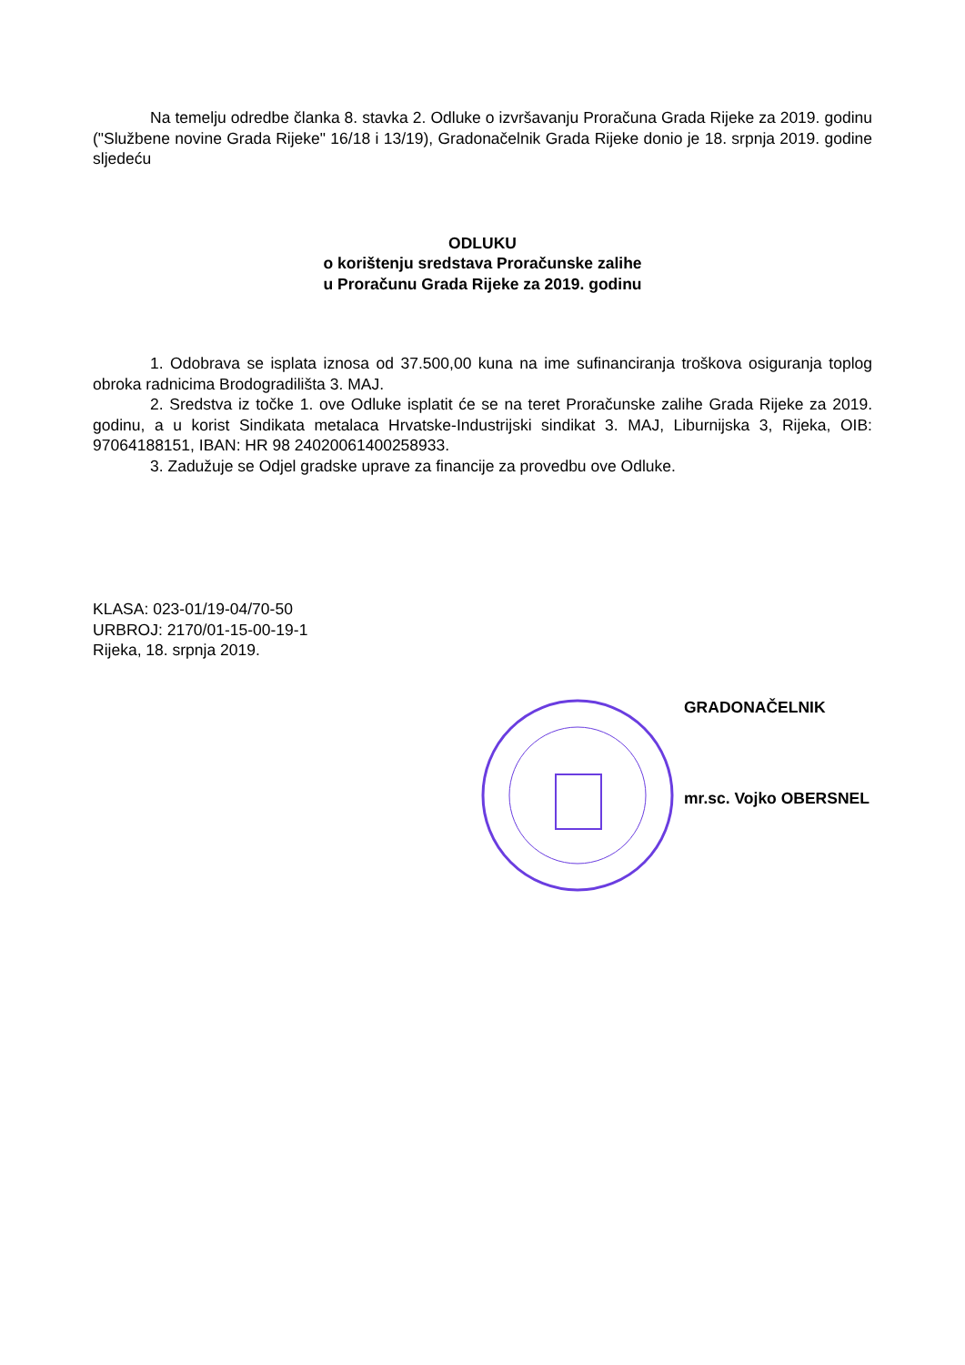Na temelju odredbe članka 8. stavka 2. Odluke o izvršavanju Proračuna Grada Rijeke za 2019. godinu ("Službene novine Grada Rijeke" 16/18 i 13/19), Gradonačelnik Grada Rijeke donio je 18. srpnja 2019. godine sljedeću
ODLUKU
o korištenju sredstava Proračunske zalihe
u Proračunu Grada Rijeke za 2019. godinu
1. Odobrava se isplata iznosa od 37.500,00 kuna na ime sufinanciranja troškova osiguranja toplog obroka radnicima Brodogradilišta 3. MAJ.
2. Sredstva iz točke 1. ove Odluke isplatit će se na teret Proračunske zalihe Grada Rijeke za 2019. godinu, a u korist Sindikata metalaca Hrvatske-Industrijski sindikat 3. MAJ, Liburnijska 3, Rijeka, OIB: 97064188151, IBAN: HR 98 24020061400258933.
3. Zadužuje se Odjel gradske uprave za financije za provedbu ove Odluke.
KLASA: 023-01/19-04/70-50
URBROJ: 2170/01-15-00-19-1
Rijeka, 18. srpnja 2019.
GRADONAČELNIK
mr.sc. Vojko OBERSNEL